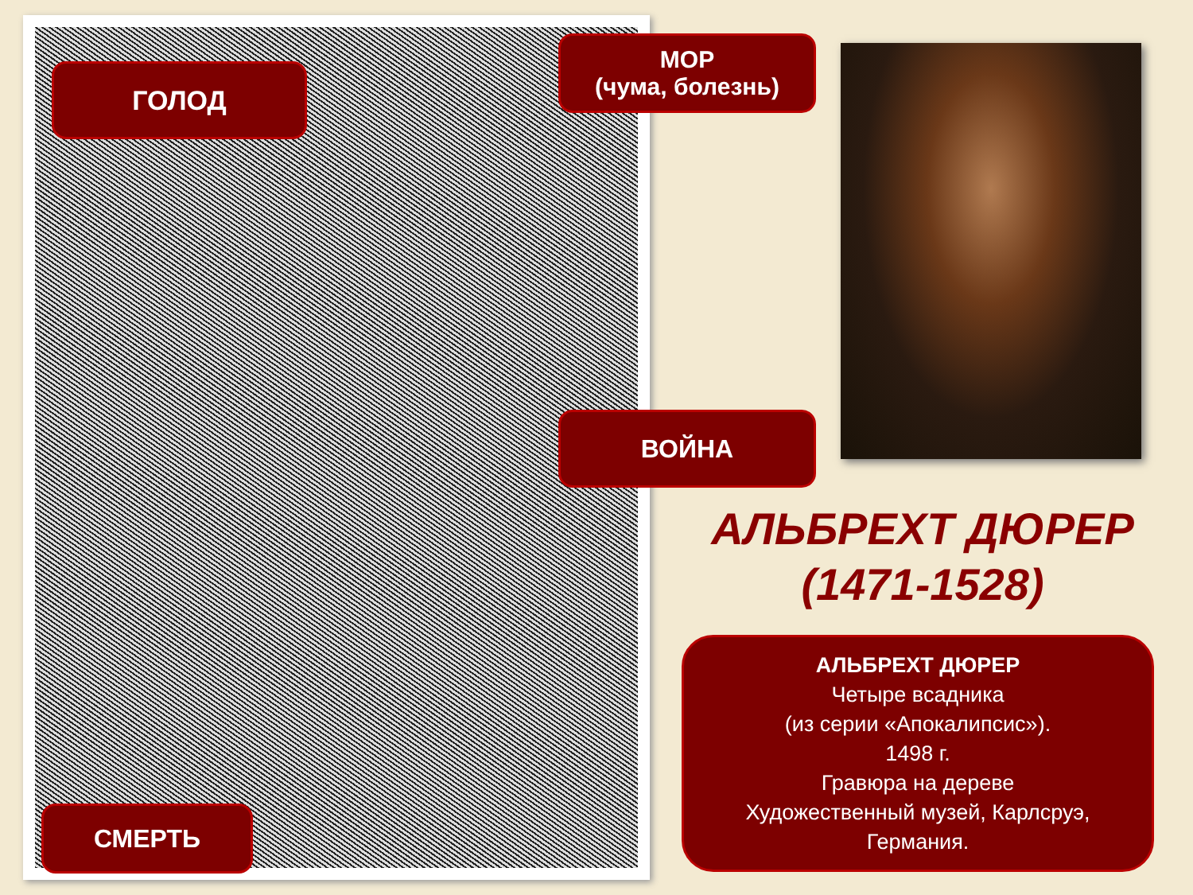ГОЛОД
МОР
(чума, болезнь)
ВОЙНА
СМЕРТЬ
АЛЬБРЕХТ ДЮРЕР
(1471-1528)
АЛЬБРЕХТ ДЮРЕР
Четыре всадника
(из серии «Апокалипсис»).
1498 г.
Гравюра на дереве
Художественный музей, Карлсруэ,
Германия.